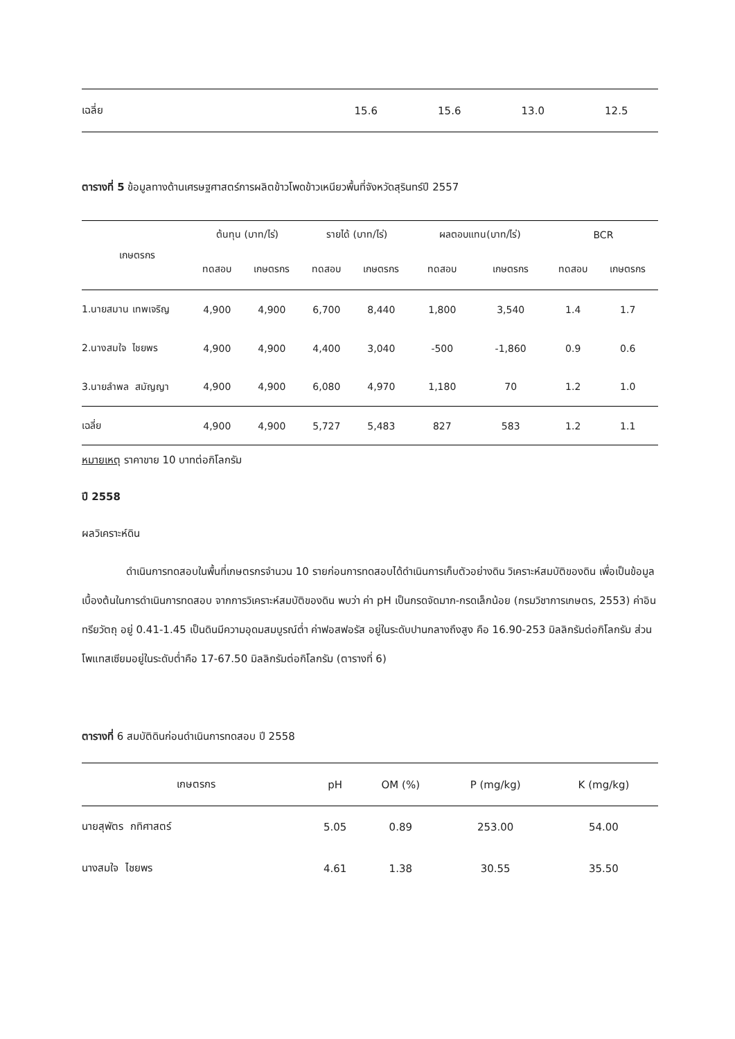| เฉลี่ย | 15.6 | 15.6 | 13.0 | 12.5 |
ตารางที่ 5 ข้อมูลทางด้านเศรษฐศาสตร์การผลิตข้าวโพดข้าวเหนียวพื้นที่จังหวัดสุรินทร์ปี 2557
| เกษตรกร | ต้นทุน (บาท/ไร่) | | รายได้ (บาท/ไร่) | | ผลตอบแทน(บาท/ไร่) | | BCR | |
| --- | --- | --- | --- | --- | --- | --- | --- | --- |
| | ทดสอบ | เกษตรกร | ทดสอบ | เกษตรกร | ทดสอบ | เกษตรกร | ทดสอบ | เกษตรกร |
| 1.นายสมาน เทพเจริญ | 4,900 | 4,900 | 6,700 | 8,440 | 1,800 | 3,540 | 1.4 | 1.7 |
| 2.นางสมใจ ไชยพร | 4,900 | 4,900 | 4,400 | 3,040 | -500 | -1,860 | 0.9 | 0.6 |
| 3.นายลำพล สมัญญา | 4,900 | 4,900 | 6,080 | 4,970 | 1,180 | 70 | 1.2 | 1.0 |
| เฉลี่ย | 4,900 | 4,900 | 5,727 | 5,483 | 827 | 583 | 1.2 | 1.1 |
หมายเหตุ ราคาขาย 10 บาทต่อกิโลกรัม
ปี 2558
ผลวิเคราะห์ดิน
ดำเนินการทดสอบในพื้นที่เกษตรกรจำนวน 10 รายก่อนการทดสอบได้ดำเนินการเก็บตัวอย่างดิน วิเคราะห์สมบัติของดิน เพื่อเป็นข้อมูลเบื้องต้นในการดำเนินการทดสอบ จากการวิเคราะห์สมบัติของดิน พบว่า ค่า pH เป็นกรดจัดมาก-กรดเล็กน้อย (กรมวิชาการเกษตร, 2553) ค่าอินทรียวัตถุ อยู่ 0.41-1.45 เป็นดินมีความอุดมสมบูรณ์ต่ำ ค่าฟอสฟอรัส อยู่ในระดับปานกลางถึงสูง คือ 16.90-253 มิลลิกรัมต่อกิโลกรัม ส่วนโพแทสเซียมอยู่ในระดับต่ำคือ 17-67.50 มิลลิกรัมต่อกิโลกรัม (ตารางที่ 6)
ตารางที่ 6 สมบัติดินก่อนดำเนินการทดสอบ ปี 2558
| เกษตรกร | pH | OM (%) | P (mg/kg) | K (mg/kg) |
| --- | --- | --- | --- | --- |
| นายสุพัตร กทิศาสตร์ | 5.05 | 0.89 | 253.00 | 54.00 |
| นางสมใจ ไชยพร | 4.61 | 1.38 | 30.55 | 35.50 |